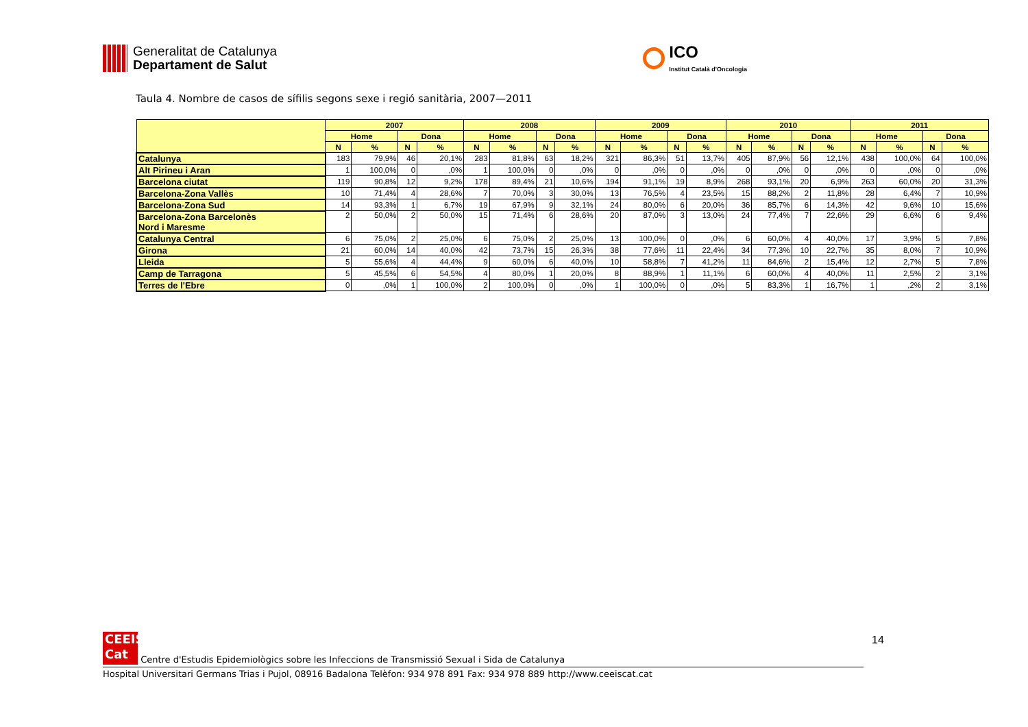Generalitat de Catalunya
Departament de Salut
ICO
Institut Català d'Oncologia
Taula 4. Nombre de casos de sífilis segons sexe i regió sanitària, 2007—2011
| | 2007 | | | | 2008 | | | | 2009 | | | | 2010 | | | | 2011 | | | |
| --- | --- | --- | --- | --- | --- | --- | --- | --- | --- | --- | --- | --- | --- | --- | --- | --- | --- | --- | --- | --- |
| | Home | | Dona | | Home | | Dona | | Home | | Dona | | Home | | Dona | | Home | | Dona | |
| | N | % | N | % | N | % | N | % | N | % | N | % | N | % | N | % | N | % | N | % |
| Catalunya | 183 | 79,9% | 46 | 20,1% | 283 | 81,8% | 63 | 18,2% | 321 | 86,3% | 51 | 13,7% | 405 | 87,9% | 56 | 12,1% | 438 | 100,0% | 64 | 100,0% |
| Alt Pirineu i Aran | 1 | 100,0% | 0 | ,0% | 1 | 100,0% | 0 | ,0% | 0 | ,0% | 0 | ,0% | 0 | ,0% | 0 | ,0% | 0 | ,0% | 0 | ,0% |
| Barcelona ciutat | 119 | 90,8% | 12 | 9,2% | 178 | 89,4% | 21 | 10,6% | 194 | 91,1% | 19 | 8,9% | 268 | 93,1% | 20 | 6,9% | 263 | 60,0% | 20 | 31,3% |
| Barcelona-Zona Vallès | 10 | 71,4% | 4 | 28,6% | 7 | 70,0% | 3 | 30,0% | 13 | 76,5% | 4 | 23,5% | 15 | 88,2% | 2 | 11,8% | 28 | 6,4% | 7 | 10,9% |
| Barcelona-Zona Sud | 14 | 93,3% | 1 | 6,7% | 19 | 67,9% | 9 | 32,1% | 24 | 80,0% | 6 | 20,0% | 36 | 85,7% | 6 | 14,3% | 42 | 9,6% | 10 | 15,6% |
| Barcelona-Zona Barcelonès Nord i Maresme | 2 | 50,0% | 2 | 50,0% | 15 | 71,4% | 6 | 28,6% | 20 | 87,0% | 3 | 13,0% | 24 | 77,4% | 7 | 22,6% | 29 | 6,6% | 6 | 9,4% |
| Catalunya Central | 6 | 75,0% | 2 | 25,0% | 6 | 75,0% | 2 | 25,0% | 13 | 100,0% | 0 | ,0% | 6 | 60,0% | 4 | 40,0% | 17 | 3,9% | 5 | 7,8% |
| Girona | 21 | 60,0% | 14 | 40,0% | 42 | 73,7% | 15 | 26,3% | 38 | 77,6% | 11 | 22,4% | 34 | 77,3% | 10 | 22,7% | 35 | 8,0% | 7 | 10,9% |
| Lleida | 5 | 55,6% | 4 | 44,4% | 9 | 60,0% | 6 | 40,0% | 10 | 58,8% | 7 | 41,2% | 11 | 84,6% | 2 | 15,4% | 12 | 2,7% | 5 | 7,8% |
| Camp de Tarragona | 5 | 45,5% | 6 | 54,5% | 4 | 80,0% | 1 | 20,0% | 8 | 88,9% | 1 | 11,1% | 6 | 60,0% | 4 | 40,0% | 11 | 2,5% | 2 | 3,1% |
| Terres de l'Ebre | 0 | ,0% | 1 | 100,0% | 2 | 100,0% | 0 | ,0% | 1 | 100,0% | 0 | ,0% | 5 | 83,3% | 1 | 16,7% | 1 | ,2% | 2 | 3,1% |
14
CEEIS
Cat Centre d'Estudis Epidemiològics sobre les Infeccions de Transmissió Sexual i Sida de Catalunya
Hospital Universitari Germans Trias i Pujol, 08916 Badalona Telèfon: 934 978 891 Fax: 934 978 889 http://www.ceeiscat.cat